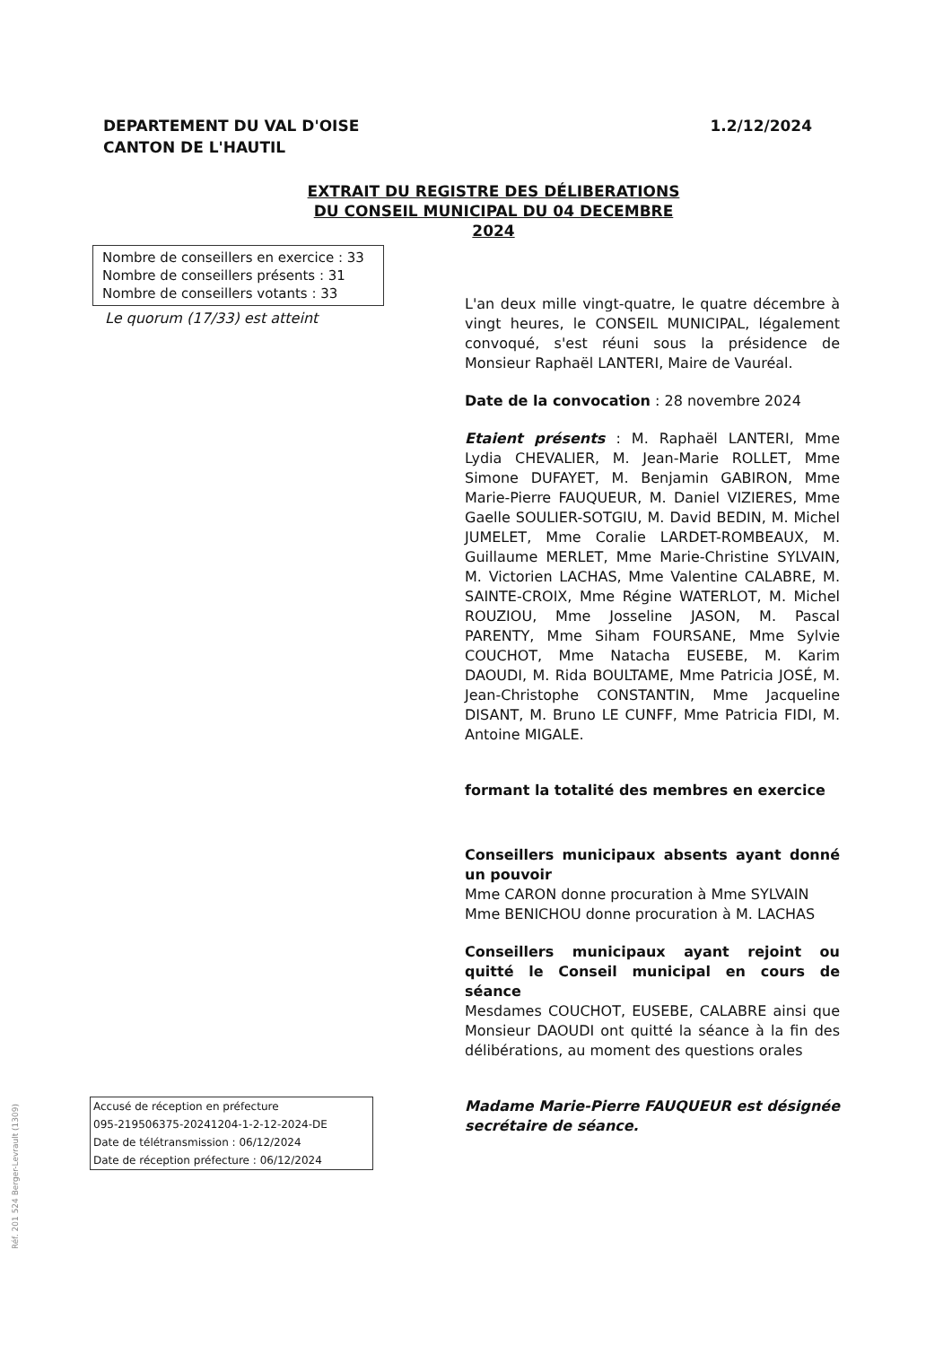DEPARTEMENT DU VAL D'OISE
CANTON DE L'HAUTIL
1.2/12/2024
EXTRAIT DU REGISTRE DES DÉLIBERATIONS DU CONSEIL MUNICIPAL DU 04 DECEMBRE 2024
Nombre de conseillers en exercice : 33
Nombre de conseillers présents : 31
Nombre de conseillers votants : 33
Le quorum (17/33) est atteint
L'an deux mille vingt-quatre, le quatre décembre à vingt heures, le CONSEIL MUNICIPAL, légalement convoqué, s'est réuni sous la présidence de Monsieur Raphaël LANTERI, Maire de Vauréal.
Date de la convocation : 28 novembre 2024
Etaient présents : M. Raphaël LANTERI, Mme Lydia CHEVALIER, M. Jean-Marie ROLLET, Mme Simone DUFAYET, M. Benjamin GABIRON, Mme Marie-Pierre FAUQUEUR, M. Daniel VIZIERES, Mme Gaelle SOULIER-SOTGIU, M. David BEDIN, M. Michel JUMELET, Mme Coralie LARDET-ROMBEAUX, M. Guillaume MERLET, Mme Marie-Christine SYLVAIN, M. Victorien LACHAS, Mme Valentine CALABRE, M. SAINTE-CROIX, Mme Régine WATERLOT, M. Michel ROUZIOU, Mme Josseline JASON, M. Pascal PARENTY, Mme Siham FOURSANE, Mme Sylvie COUCHOT, Mme Natacha EUSEBE, M. Karim DAOUDI, M. Rida BOULTAME, Mme Patricia JOSÉ, M. Jean-Christophe CONSTANTIN, Mme Jacqueline DISANT, M. Bruno LE CUNFF, Mme Patricia FIDI, M. Antoine MIGALE.
formant la totalité des membres en exercice
Conseillers municipaux absents ayant donné un pouvoir
Mme CARON donne procuration à Mme SYLVAIN
Mme BENICHOU donne procuration à M. LACHAS
Conseillers municipaux ayant rejoint ou quitté le Conseil municipal en cours de séance
Mesdames COUCHOT, EUSEBE, CALABRE ainsi que Monsieur DAOUDI ont quitté la séance à la fin des délibérations, au moment des questions orales
Madame Marie-Pierre FAUQUEUR est désignée secrétaire de séance.
Accusé de réception en préfecture
095-219506375-20241204-1-2-12-2024-DE
Date de télétransmission : 06/12/2024
Date de réception préfecture : 06/12/2024
Réf. 201 524 Berger-Levrault (1309)